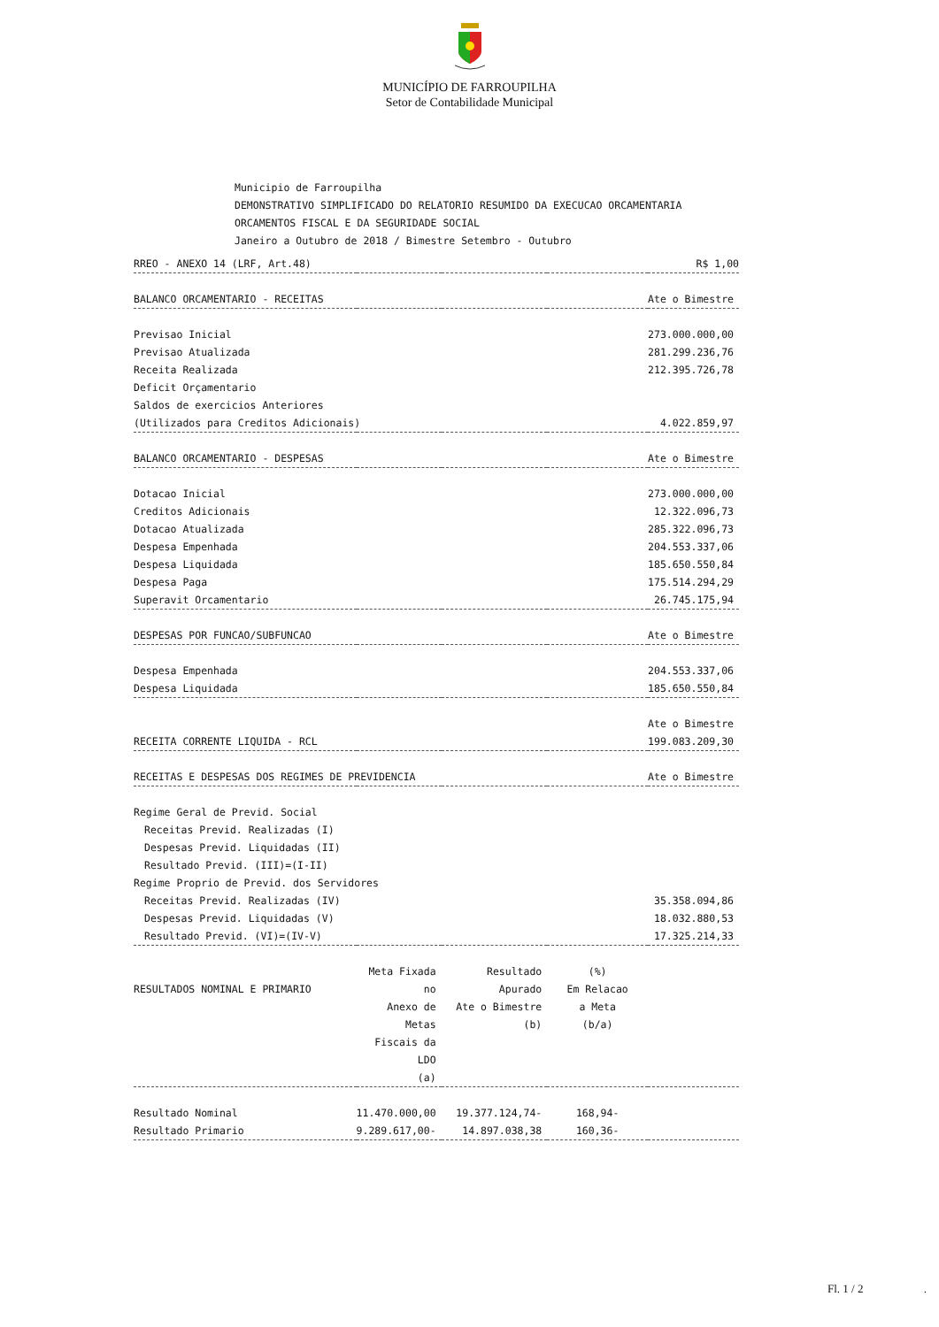MUNICÍPIO DE FARROUPILHA
Setor de Contabilidade Municipal
Municipio de Farroupilha
DEMONSTRATIVO SIMPLIFICADO DO RELATORIO RESUMIDO DA EXECUCAO ORCAMENTARIA
ORCAMENTOS FISCAL E DA SEGURIDADE SOCIAL
Janeiro a Outubro de 2018 / Bimestre Setembro - Outubro
| RREO - ANEXO 14 (LRF, Art.48) | | | | R$ 1,00 |
| BALANCO ORCAMENTARIO - RECEITAS | | | | Ate o Bimestre |
| Previsao Inicial | | | | 273.000.000,00 |
| Previsao Atualizada | | | | 281.299.236,76 |
| Receita Realizada | | | | 212.395.726,78 |
| Deficit Orçamentario | | | | |
| Saldos de exercicios Anteriores | | | | |
| (Utilizados para Creditos Adicionais) | | | | 4.022.859,97 |
| BALANCO ORCAMENTARIO - DESPESAS | | | | Ate o Bimestre |
| Dotacao Inicial | | | | 273.000.000,00 |
| Creditos Adicionais | | | | 12.322.096,73 |
| Dotacao Atualizada | | | | 285.322.096,73 |
| Despesa Empenhada | | | | 204.553.337,06 |
| Despesa Liquidada | | | | 185.650.550,84 |
| Despesa Paga | | | | 175.514.294,29 |
| Superavit Orcamentario | | | | 26.745.175,94 |
| DESPESAS POR FUNCAO/SUBFUNCAO | | | | Ate o Bimestre |
| Despesa Empenhada | | | | 204.553.337,06 |
| Despesa Liquidada | | | | 185.650.550,84 |
| | | | | Ate o Bimestre |
| RECEITA CORRENTE LIQUIDA - RCL | | | | 199.083.209,30 |
| RECEITAS E DESPESAS DOS REGIMES DE PREVIDENCIA | | | | Ate o Bimestre |
| Regime Geral de Previd. Social | | | | |
| Receitas Previd. Realizadas (I) | | | | |
| Despesas Previd. Liquidadas (II) | | | | |
| Resultado Previd. (III)=(I-II) | | | | |
| Regime Proprio de Previd. dos Servidores | | | | |
| Receitas Previd. Realizadas (IV) | | | | 35.358.094,86 |
| Despesas Previd. Liquidadas (V) | | | | 18.032.880,53 |
| Resultado Previd. (VI)=(IV-V) | | | | 17.325.214,33 |
| RESULTADOS NOMINAL E PRIMARIO | Meta Fixada no Anexo de Metas Fiscais da LDO (a) | Resultado Apurado Ate o Bimestre (b) | (%) Em Relacao a Meta (b/a) | |
| Resultado Nominal | 11.470.000,00 | 19.377.124,74- | 168,94- | |
| Resultado Primario | 9.289.617,00- | 14.897.038,38 | 160,36- | |
Fl. 1 / 2 .